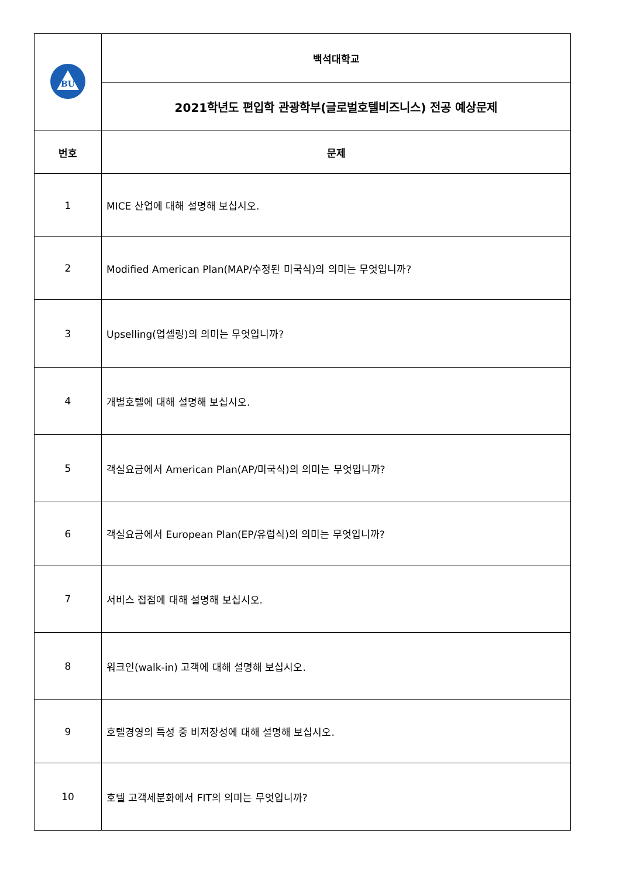| BU | 백석대학교 |
| | 2021학년도 편입학 관광학부(글로벌호텔비즈니스) 전공 예상문제 |
| 번호 | 문제 |
| 1 | MICE 산업에 대해 설명해 보십시오. |
| 2 | Modified American Plan(MAP/수정된 미국식)의 의미는 무엇입니까? |
| 3 | Upselling(업셀링)의 의미는 무엇입니까? |
| 4 | 개별호텔에 대해 설명해 보십시오. |
| 5 | 객실요금에서 American Plan(AP/미국식)의 의미는 무엇입니까? |
| 6 | 객실요금에서 European Plan(EP/유럽식)의 의미는 무엇입니까? |
| 7 | 서비스 접점에 대해 설명해 보십시오. |
| 8 | 워크인(walk-in) 고객에 대해 설명해 보십시오. |
| 9 | 호텔경영의 특성 중 비저장성에 대해 설명해 보십시오. |
| 10 | 호텔 고객세분화에서 FIT의 의미는 무엇입니까? |